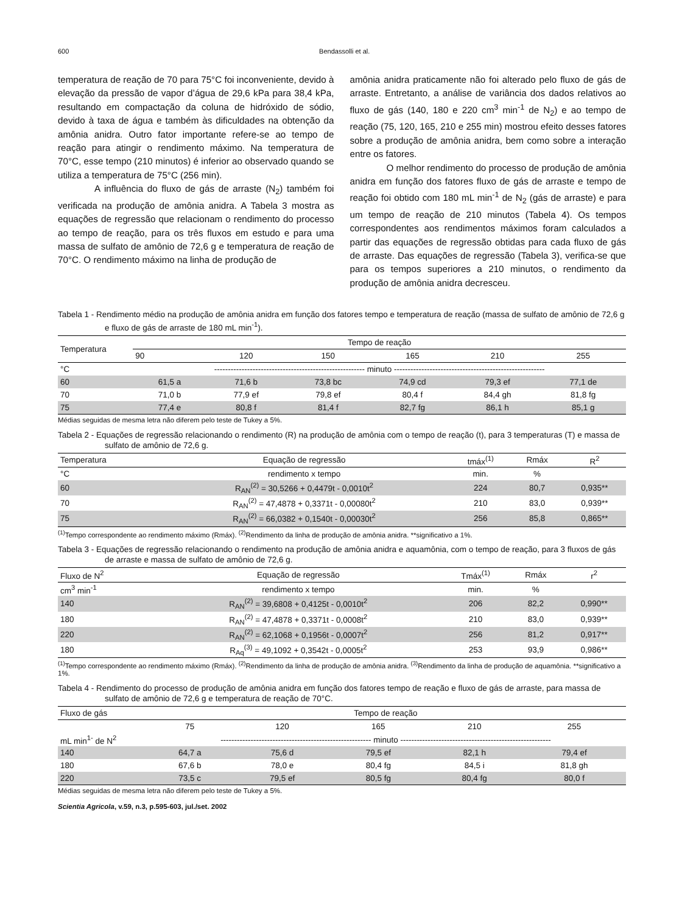600 Bendassolli et al.
temperatura de reação de 70 para 75°C foi inconveniente, devido à elevação da pressão de vapor d’água de 29,6 kPa para 38,4 kPa, resultando em compactação da coluna de hidróxido de sódio, devido à taxa de água e também às dificuldades na obtenção da amônia anidra. Outro fator importante refere-se ao tempo de reação para atingir o rendimento máximo. Na temperatura de 70°C, esse tempo (210 minutos) é inferior ao observado quando se utiliza a temperatura de 75°C (256 min).
A influência do fluxo de gás de arraste (N<sub>2</sub>) também foi verificada na produção de amônia anidra. A Tabela 3 mostra as equações de regressão que relacionam o rendimento do processo ao tempo de reação, para os três fluxos em estudo e para uma massa de sulfato de amônio de 72,6 g e temperatura de reação de 70°C. O rendimento máximo na linha de produção de
amônia anidra praticamente não foi alterado pelo fluxo de gás de arraste. Entretanto, a análise de variância dos dados relativos ao fluxo de gás (140, 180 e 220 cm<sup>3</sup> min<sup>-1</sup> de N<sub>2</sub>) e ao tempo de reação (75, 120, 165, 210 e 255 min) mostrou efeito desses fatores sobre a produção de amônia anidra, bem como sobre a interação entre os fatores.
O melhor rendimento do processo de produção de amônia anidra em função dos fatores fluxo de gás de arraste e tempo de reação foi obtido com 180 mL min<sup>-1</sup> de N<sub>2</sub> (gás de arraste) e para um tempo de reação de 210 minutos (Tabela 4). Os tempos correspondentes aos rendimentos máximos foram calculados a partir das equações de regressão obtidas para cada fluxo de gás de arraste. Das equações de regressão (Tabela 3), verifica-se que para os tempos superiores a 210 minutos, o rendimento da produção de amônia anidra decresceu.
Tabela 1 - Rendimento médio na produção de amônia anidra em função dos fatores tempo e temperatura de reação (massa de sulfato de amônio de 72,6 g e fluxo de gás de arraste de 180 mL min<sup>-1</sup>).
| Temperatura | Tempo de reação | | | | | |
| --- | --- | --- | --- | --- | --- | --- |
| | 90 | 120 | 150 | 165 | 210 | 255 |
| °C | ------------------------------------------------------- minuto ------------------------------------------------------- | | | | | |
| 60 | 61,5 a | 71,6 b | 73,8 bc | 74,9 cd | 79,3 ef | 77,1 de |
| 70 | 71,0 b | 77,9 ef | 79,8 ef | 80,4 f | 84,4 gh | 81,8 fg |
| 75 | 77,4 e | 80,8 f | 81,4 f | 82,7 fg | 86,1 h | 85,1 g |
Médias seguidas de mesma letra não diferem pelo teste de Tukey a 5%.
Tabela 2 - Equações de regressão relacionando o rendimento (R) na produção de amônia com o tempo de reação (t), para 3 temperaturas (T) e massa de sulfato de amônio de 72,6 g.
| Temperatura | Equação de regressão | tmáx<sup>(1)</sup> | Rmáx | R<sup>2</sup> |
| --- | --- | --- | --- | --- |
| °C | rendimento x tempo | min. | % | |
| 60 | R<sub>AN</sub><sup>(2)</sup> = 30,5266 + 0,4479t - 0,0010t<sup>2</sup> | 224 | 80,7 | 0,935** |
| 70 | R<sub>AN</sub><sup>(2)</sup> = 47,4878 + 0,3371t - 0,00080t<sup>2</sup> | 210 | 83,0 | 0,939** |
| 75 | R<sub>AN</sub><sup>(2)</sup> = 66,0382 + 0,1540t - 0,00030t<sup>2</sup> | 256 | 85,8 | 0,865** |
<sup>(1)</sup> Tempo correspondente ao rendimento máximo (Rmáx). <sup>(2)</sup>Rendimento da linha de produção de amônia anidra. **significativo a 1%.
Tabela 3 - Equações de regressão relacionando o rendimento na produção de amônia anidra e aquamônia, com o tempo de reação, para 3 fluxos de gás de arraste e massa de sulfato de amônio de 72,6 g.
| Fluxo de N<sup>2</sup> | Equação de regressão | Tmáx<sup>(1)</sup> | Rmáx | r<sup>2</sup> |
| --- | --- | --- | --- | --- |
| cm<sup>3</sup> min<sup>-1</sup> | rendimento x tempo | min. | % | |
| 140 | R<sub>AN</sub><sup>(2)</sup> = 39,6808 + 0,4125t - 0,0010t<sup>2</sup> | 206 | 82,2 | 0,990** |
| 180 | R<sub>AN</sub><sup>(2)</sup> = 47,4878 + 0,3371t - 0,0008t<sup>2</sup> | 210 | 83,0 | 0,939** |
| 220 | R<sub>AN</sub><sup>(2)</sup> = 62,1068 + 0,1956t - 0,0007t<sup>2</sup> | 256 | 81,2 | 0,917** |
| 180 | R<sub>Aq</sub><sup>(3)</sup> = 49,1092 + 0,3542t - 0,0005t<sup>2</sup> | 253 | 93,9 | 0,986** |
<sup>(1)</sup> Tempo correspondente ao rendimento máximo (Rmáx). <sup>(2)</sup>Rendimento da linha de produção de amônia anidra. <sup>(3)</sup>Rendimento da linha de produção de aquamônia. **significativo a 1%.
Tabela 4 - Rendimento do processo de produção de amônia anidra em função dos fatores tempo de reação e fluxo de gás de arraste, para massa de sulfato de amônio de 72,6 g e temperatura de reação de 70°C.
| Fluxo de gás | Tempo de reação | | | | |
| --- | --- | --- | --- | --- | --- |
| | 75 | 120 | 165 | 210 | 255 |
| mL min<sup>1-</sup> de N<sup>2</sup> | ------------------------------------------------------- minuto ------------------------------------------------------- | | | | |
| 140 | 64,7 a | 75,6 d | 79,5 ef | 82,1 h | 79,4 ef |
| 180 | 67,6 b | 78,0 e | 80,4 fg | 84,5 i | 81,8 gh |
| 220 | 73,5 c | 79,5 ef | 80,5 fg | 80,4 fg | 80,0 f |
Médias seguidas de mesma letra não diferem pelo teste de Tukey a 5%.
Scientia Agricola, v.59, n.3, p.595-603, jul./set. 2002